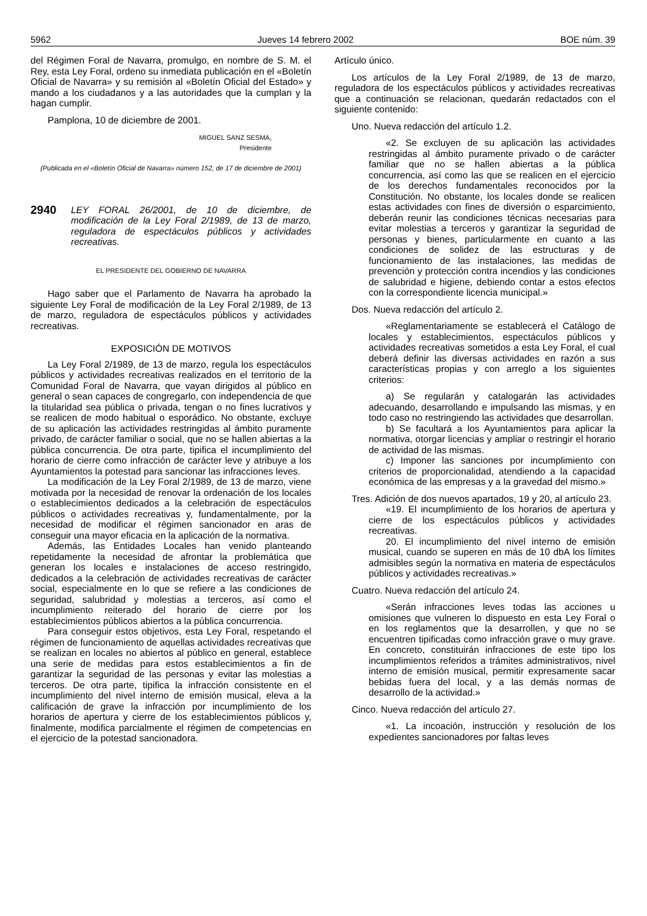5962 Jueves 14 febrero 2002 BOE núm. 39
del Régimen Foral de Navarra, promulgo, en nombre de S. M. el Rey, esta Ley Foral, ordeno su inmediata publicación en el «Boletín Oficial de Navarra» y su remisión al «Boletín Oficial del Estado» y mando a los ciudadanos y a las autoridades que la cumplan y la hagan cumplir.
Pamplona, 10 de diciembre de 2001.
MIGUEL SANZ SESMA,
Presidente
(Publicada en el «Boletín Oficial de Navarra» número 152, de 17 de diciembre de 2001)
2940 LEY FORAL 26/2001, de 10 de diciembre, de modificación de la Ley Foral 2/1989, de 13 de marzo, reguladora de espectáculos públicos y actividades recreativas.
EL PRESIDENTE DEL GOBIERNO DE NAVARRA
Hago saber que el Parlamento de Navarra ha aprobado la siguiente Ley Foral de modificación de la Ley Foral 2/1989, de 13 de marzo, reguladora de espectáculos públicos y actividades recreativas.
EXPOSICIÓN DE MOTIVOS
La Ley Foral 2/1989, de 13 de marzo, regula los espectáculos públicos y actividades recreativas realizados en el territorio de la Comunidad Foral de Navarra, que vayan dirigidos al público en general o sean capaces de congregarlo, con independencia de que la titularidad sea pública o privada, tengan o no fines lucrativos y se realicen de modo habitual o esporádico. No obstante, excluye de su aplicación las actividades restringidas al ámbito puramente privado, de carácter familiar o social, que no se hallen abiertas a la pública concurrencia. De otra parte, tipifica el incumplimiento del horario de cierre como infracción de carácter leve y atribuye a los Ayuntamientos la potestad para sancionar las infracciones leves.
La modificación de la Ley Foral 2/1989, de 13 de marzo, viene motivada por la necesidad de renovar la ordenación de los locales o establecimientos dedicados a la celebración de espectáculos públicos o actividades recreativas y, fundamentalmente, por la necesidad de modificar el régimen sancionador en aras de conseguir una mayor eficacia en la aplicación de la normativa.
Además, las Entidades Locales han venido planteando repetidamente la necesidad de afrontar la problemática que generan los locales e instalaciones de acceso restringido, dedicados a la celebración de actividades recreativas de carácter social, especialmente en lo que se refiere a las condiciones de seguridad, salubridad y molestias a terceros, así como el incumplimiento reiterado del horario de cierre por los establecimientos públicos abiertos a la pública concurrencia.
Para conseguir estos objetivos, esta Ley Foral, respetando el régimen de funcionamiento de aquellas actividades recreativas que se realizan en locales no abiertos al público en general, establece una serie de medidas para estos establecimientos a fin de garantizar la seguridad de las personas y evitar las molestias a terceros. De otra parte, tipifica la infracción consistente en el incumplimiento del nivel interno de emisión musical, eleva a la calificación de grave la infracción por incumplimiento de los horarios de apertura y cierre de los establecimientos públicos y, finalmente, modifica parcialmente el régimen de competencias en el ejercicio de la potestad sancionadora.
Artículo único.
Los artículos de la Ley Foral 2/1989, de 13 de marzo, reguladora de los espectáculos públicos y actividades recreativas que a continuación se relacionan, quedarán redactados con el siguiente contenido:
Uno. Nueva redacción del artículo 1.2.
«2. Se excluyen de su aplicación las actividades restringidas al ámbito puramente privado o de carácter familiar que no se hallen abiertas a la pública concurrencia, así como las que se realicen en el ejercicio de los derechos fundamentales reconocidos por la Constitución. No obstante, los locales donde se realicen estas actividades con fines de diversión o esparcimiento, deberán reunir las condiciones técnicas necesarias para evitar molestias a terceros y garantizar la seguridad de personas y bienes, particularmente en cuanto a las condiciones de solidez de las estructuras y de funcionamiento de las instalaciones, las medidas de prevención y protección contra incendios y las condiciones de salubridad e higiene, debiendo contar a estos efectos con la correspondiente licencia municipal.»
Dos. Nueva redacción del artículo 2.
«Reglamentariamente se establecerá el Catálogo de locales y establecimientos, espectáculos públicos y actividades recreativas sometidos a esta Ley Foral, el cual deberá definir las diversas actividades en razón a sus características propias y con arreglo a los siguientes criterios:
a) Se regularán y catalogarán las actividades adecuando, desarrollando e impulsando las mismas, y en todo caso no restringiendo las actividades que desarrollan.
b) Se facultará a los Ayuntamientos para aplicar la normativa, otorgar licencias y ampliar o restringir el horario de actividad de las mismas.
c) Imponer las sanciones por incumplimiento con criterios de proporcionalidad, atendiendo a la capacidad económica de las empresas y a la gravedad del mismo.»
Tres. Adición de dos nuevos apartados, 19 y 20, al artículo 23.
«19. El incumplimiento de los horarios de apertura y cierre de los espectáculos públicos y actividades recreativas.
20. El incumplimiento del nivel interno de emisión musical, cuando se superen en más de 10 dbA los límites admisibles según la normativa en materia de espectáculos públicos y actividades recreativas.»
Cuatro. Nueva redacción del artículo 24.
«Serán infracciones leves todas las acciones u omisiones que vulneren lo dispuesto en esta Ley Foral o en los reglamentos que la desarrollen, y que no se encuentren tipificadas como infracción grave o muy grave. En concreto, constituirán infracciones de este tipo los incumplimientos referidos a trámites administrativos, nivel interno de emisión musical, permitir expresamente sacar bebidas fuera del local, y a las demás normas de desarrollo de la actividad.»
Cinco. Nueva redacción del artículo 27.
«1. La incoación, instrucción y resolución de los expedientes sancionadores por faltas leves